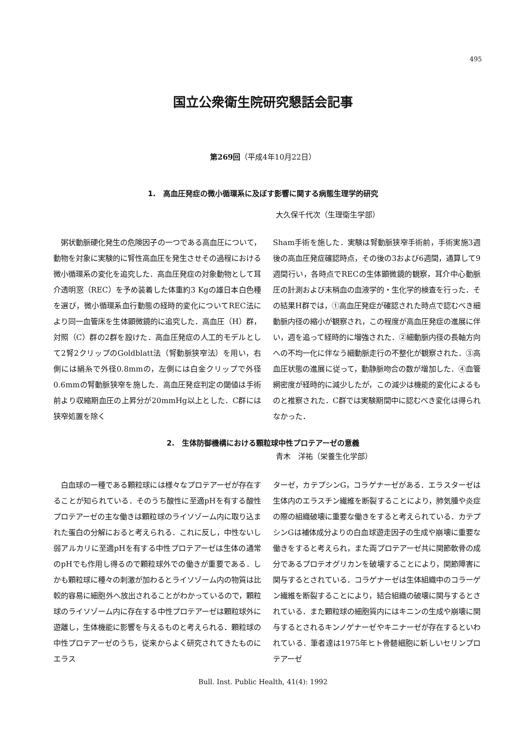495
国立公衆衛生院研究懇話会記事
第269回（平成4年10月22日）
1.　高血圧発症の微小循環系に及ぼす影響に関する病態生理学的研究
大久保千代次（生理衛生学部）
　粥状動脈硬化発生の危険因子の一つである高血圧について，動物を対象に実験的に腎性高血圧を発生させその過程における微小循環系の変化を追究した．高血圧発症の対象動物として耳介透明窓（REC）を予め装着した体重約3 Kgの雄日本白色種を選び，微小循環系血行動態の経時的変化についてREC法により同一血管床を生体顕微鏡的に追究した．高血圧（H）群，対照（C）群の2群を設けた．高血圧発症の人工的モデルとして2腎2クリップのGoldblatt法（腎動脈狭窄法）を用い，右側には絹糸で外径0.8mmの，左側には白金クリップで外径0.6mmの腎動脈狭窄を施した．高血圧発症判定の閾値は手術前より収縮期血圧の上昇分が20mmHg以上とした．C群には狭窄処置を除く
Sham手術を施した．実験は腎動脈狭窄手術前，手術実施3週後の高血圧発症確認時点，その後の3および6週間，通算して9週間行い，各時点でRECの生体顕微鏡的観察，耳介中心動脈圧の計測および末梢血の血液学的・生化学的検査を行った．その結果H群では，①高血圧発症が確認された時点で認むべき細動脈内径の縮小が観察され，この程度が高血圧発症の進展に伴い，週を追って経時的に増強された．②細動脈内径の長軸方向への不均一化に伴なう細動脈走行の不整化が観察された．③高血圧状態の進展に従って，動静脈吻合の数が増加した．④血管網密度が経時的に減少したが，この減少は機能的変化によるものと推察された．C群では実験期間中に認むべき変化は得られなかった．
2.　生体防御機構における顆粒球中性プロテアーゼの意義
青木　洋祐（栄養生化学部）
　白血球の一種である顆粒球には様々なプロテアーゼが存在することが知られている．そのうち酸性に至適pHを有する酸性プロテアーゼの主な働きは顆粒球のライソゾーム内に取り込まれた蛋白の分解におると考えられる．これに反し，中性ないし弱アルカリに至適pHを有する中性プロテアーゼは生体の通常のpHでも作用し得るので顆粒球外での働きが重要である．しかも顆粒球に種々の刺激が加わるとライソゾーム内の物質は比較的容易に細胞外へ放出されることがわかっているので，顆粒球のライソゾーム内に存在する中性プロテアーゼは顆粒球外に遊離し，生体機能に影響を与えるものと考えられる．顆粒球の中性プロテアーゼのうち，従来からよく研究されてきたものにエラス
ターゼ，カテプシンG，コラゲナーゼがある．エラスターゼは生体内のエラスチン繊維を断裂することにより，肺気腫や炎症の際の組織破壊に重要な働きをすると考えられている．カテプシンGは補体成分よりの白血球遊走因子の生成や崩壊に重要な働きをすると考えられ，また両プロテアーゼ共に関節軟骨の成分であるプロテオグリカンを破壊することにより，関節障害に関与するとされている．コラゲナーゼは生体組織中のコラーゲン繊維を断裂することにより，結合組織の破壊に関与するとされている．また顆粒球の細胞質内にはキニンの生成や崩壊に関与するとされるキンノゲナーゼやキニナーゼが存在するといわれている．筆者達は1975年ヒト骨髄細胞に新しいセリンプロテアーゼ
Bull. Inst. Public Health, 41(4): 1992